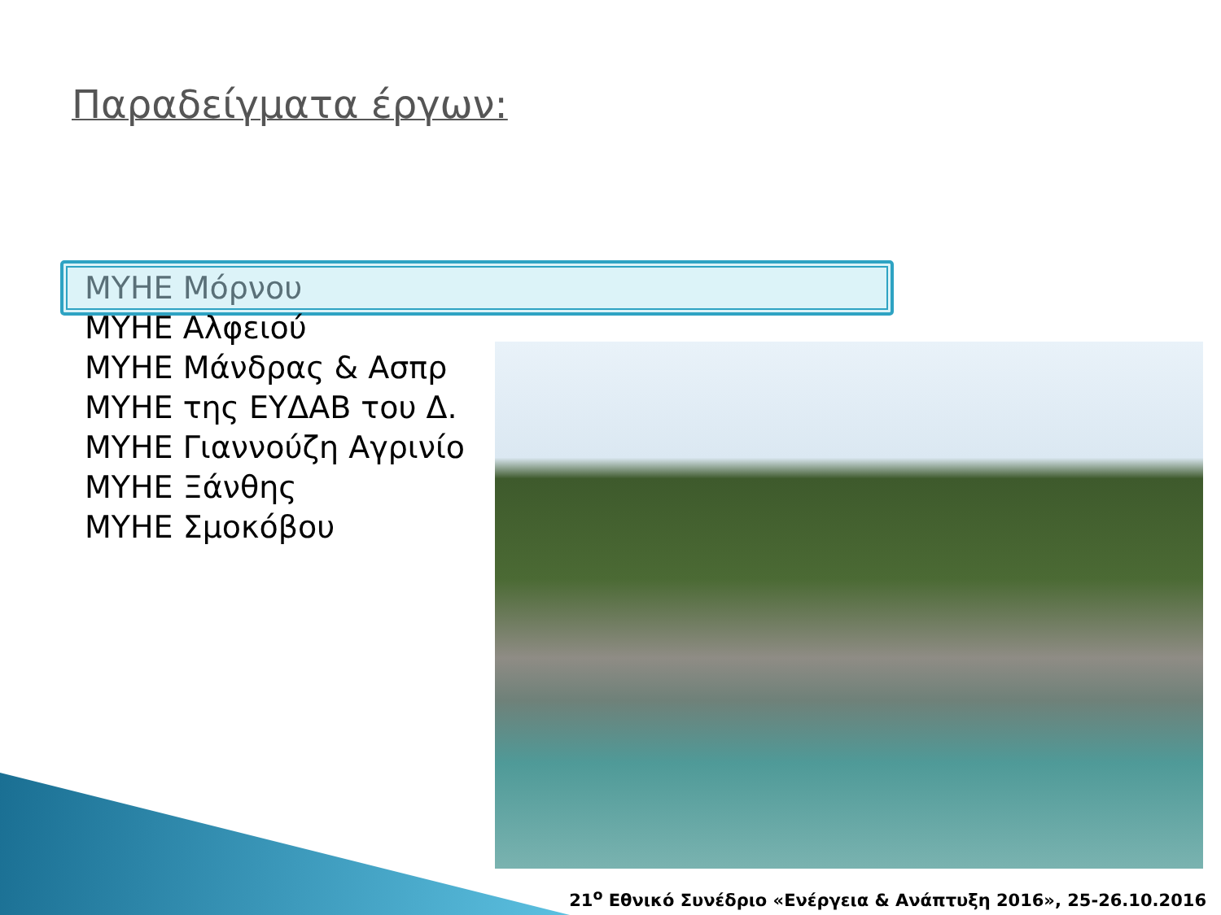Παραδείγματα έργων:
ΜΥΗΕ Μόρνου
ΜΥΗΕ Αλφειού
ΜΥΗΕ Μάνδρας & Ασπρ
ΜΥΗΕ της ΕΥΔΑΒ του Δ.
ΜΥΗΕ Γιαννούζη Αγρινίο
ΜΥΗΕ Ξάνθης
ΜΥΗΕ Σμοκόβου
21<sup>ο</sup> Εθνικό Συνέδριο «Ενέργεια & Ανάπτυξη 2016», 25-26.10.2016